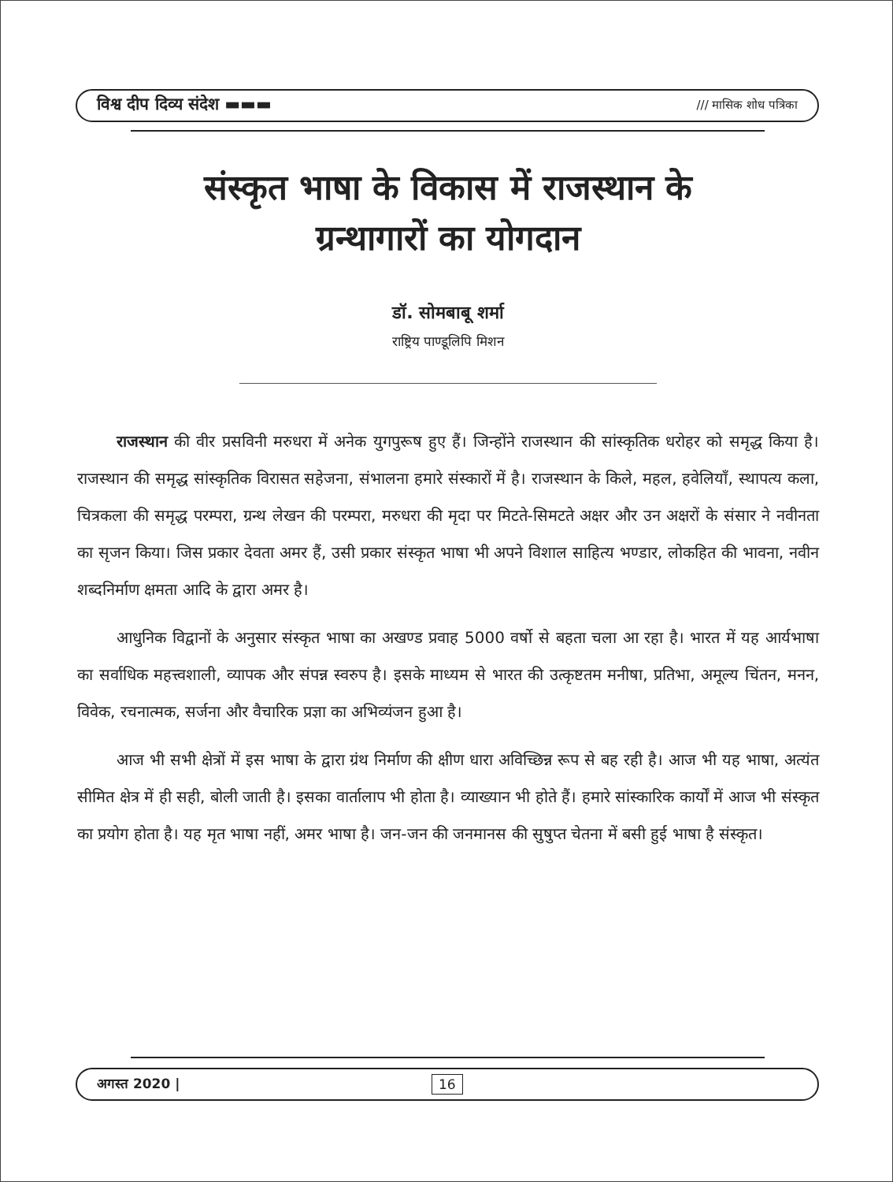विश्व दीप दिव्य संदेश ▬▬▬ /// मासिक शोध पत्रिका
संस्कृत भाषा के विकास में राजस्थान के
ग्रन्थागारों का योगदान
डॉ. सोमबाबू शर्मा
राष्ट्रिय पाण्डूलिपि मिशन
राजस्थान की वीर प्रसविनी मरुधरा में अनेक युगपुरूष हुए हैं। जिन्होंने राजस्थान की सांस्कृतिक धरोहर को समृद्ध किया है। राजस्थान की समृद्ध सांस्कृतिक विरासत सहेजना, संभालना हमारे संस्कारों में है। राजस्थान के किले, महल, हवेलियाँ, स्थापत्य कला, चित्रकला की समृद्ध परम्परा, ग्रन्थ लेखन की परम्परा, मरुधरा की मृदा पर मिटते-सिमटते अक्षर और उन अक्षरों के संसार ने नवीनता का सृजन किया। जिस प्रकार देवता अमर हैं, उसी प्रकार संस्कृत भाषा भी अपने विशाल साहित्य भण्डार, लोकहित की भावना, नवीन शब्दनिर्माण क्षमता आदि के द्वारा अमर है।
आधुनिक विद्वानों के अनुसार संस्कृत भाषा का अखण्ड प्रवाह 5000 वर्षो से बहता चला आ रहा है। भारत में यह आर्यभाषा का सर्वाधिक महत्त्वशाली, व्यापक और संपन्न स्वरुप है। इसके माध्यम से भारत की उत्कृष्टतम मनीषा, प्रतिभा, अमूल्य चिंतन, मनन, विवेक, रचनात्मक, सर्जना और वैचारिक प्रज्ञा का अभिव्यंजन हुआ है।
आज भी सभी क्षेत्रों में इस भाषा के द्वारा ग्रंथ निर्माण की क्षीण धारा अविच्छिन्न रूप से बह रही है। आज भी यह भाषा, अत्यंत सीमित क्षेत्र में ही सही, बोली जाती है। इसका वार्तालाप भी होता है। व्याख्यान भी होते हैं। हमारे सांस्कारिक कार्यों में आज भी संस्कृत का प्रयोग होता है। यह मृत भाषा नहीं, अमर भाषा है। जन-जन की जनमानस की सुषुप्त चेतना में बसी हुई भाषा है संस्कृत।
अगस्त 2020 | 16